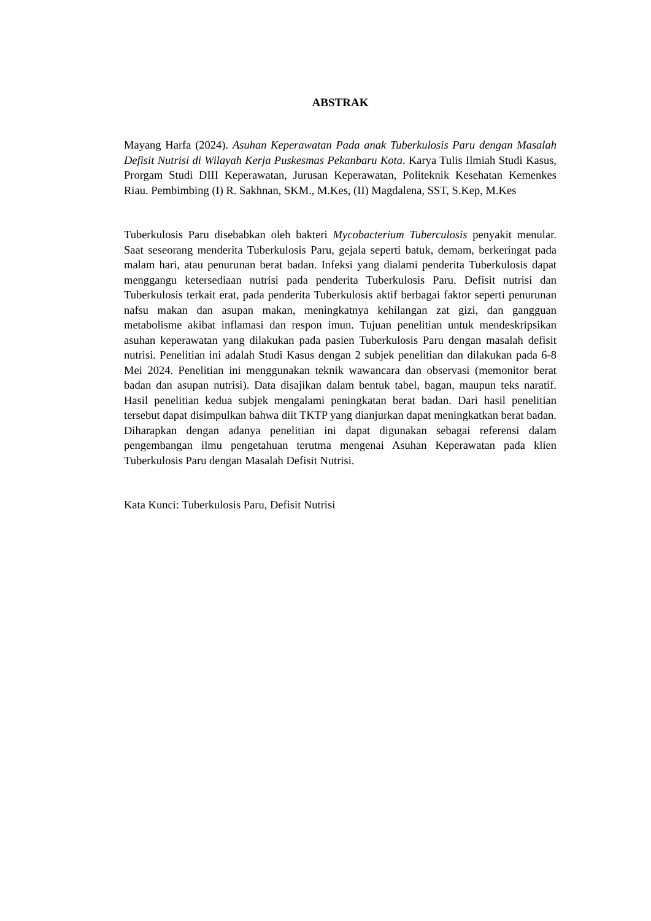ABSTRAK
Mayang Harfa (2024). Asuhan Keperawatan Pada anak Tuberkulosis Paru dengan Masalah Defisit Nutrisi di Wilayah Kerja Puskesmas Pekanbaru Kota. Karya Tulis Ilmiah Studi Kasus, Prorgam Studi DIII Keperawatan, Jurusan Keperawatan, Politeknik Kesehatan Kemenkes Riau. Pembimbing (I) R. Sakhnan, SKM., M.Kes, (II) Magdalena, SST, S.Kep, M.Kes
Tuberkulosis Paru disebabkan oleh bakteri Mycobacterium Tuberculosis penyakit menular. Saat seseorang menderita Tuberkulosis Paru, gejala seperti batuk, demam, berkeringat pada malam hari, atau penurunan berat badan. Infeksi yang dialami penderita Tuberkulosis dapat menggangu ketersediaan nutrisi pada penderita Tuberkulosis Paru. Defisit nutrisi dan Tuberkulosis terkait erat, pada penderita Tuberkulosis aktif berbagai faktor seperti penurunan nafsu makan dan asupan makan, meningkatnya kehilangan zat gizi, dan gangguan metabolisme akibat inflamasi dan respon imun. Tujuan penelitian untuk mendeskripsikan asuhan keperawatan yang dilakukan pada pasien Tuberkulosis Paru dengan masalah defisit nutrisi. Penelitian ini adalah Studi Kasus dengan 2 subjek penelitian dan dilakukan pada 6-8 Mei 2024. Penelitian ini menggunakan teknik wawancara dan observasi (memonitor berat badan dan asupan nutrisi). Data disajikan dalam bentuk tabel, bagan, maupun teks naratif. Hasil penelitian kedua subjek mengalami peningkatan berat badan. Dari hasil penelitian tersebut dapat disimpulkan bahwa diit TKTP yang dianjurkan dapat meningkatkan berat badan. Diharapkan dengan adanya penelitian ini dapat digunakan sebagai referensi dalam pengembangan ilmu pengetahuan terutma mengenai Asuhan Keperawatan pada klien Tuberkulosis Paru dengan Masalah Defisit Nutrisi.
Kata Kunci: Tuberkulosis Paru, Defisit Nutrisi